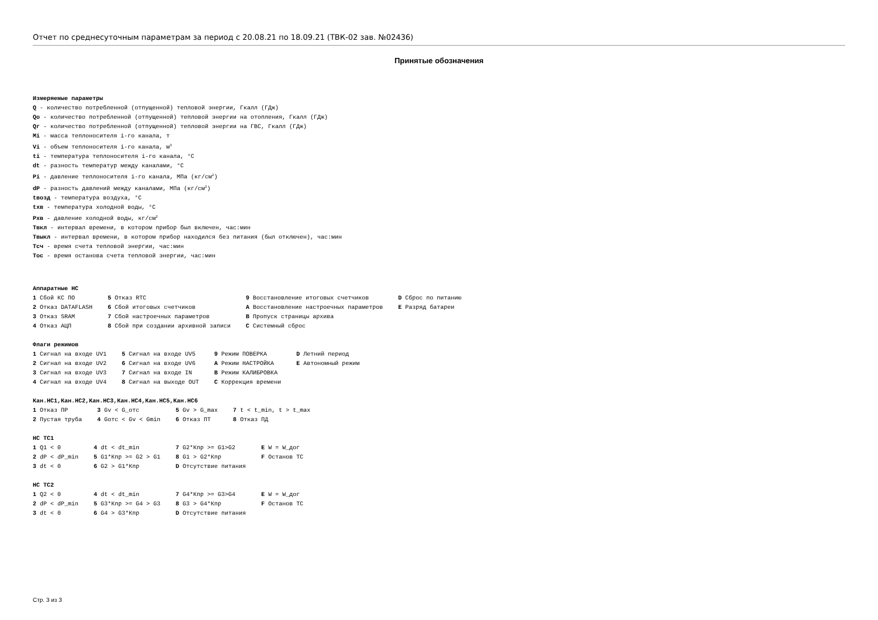Отчет по среднесуточным параметрам за период с 20.08.21 по 18.09.21 (ТВК-02 зав. №02436)
Принятые обозначения
Измеряемые параметры
Q - количество потребленной (отпущенной) тепловой энергии, Гкалл (ГДж)
Qо - количество потребленной (отпущенной) тепловой энергии на отопления, Гкалл (ГДж)
Qг - количество потребленной (отпущенной) тепловой энергии на ГВС, Гкалл (ГДж)
Mi - масса теплоносителя i-го канала, т
Vi - объем теплоносителя i-го канала, м<sup>3</sup>
ti - температура теплоносителя i-го канала, °C
dt - разность температур между каналами, °C
Pi - давление теплоносителя i-го канала, МПа (кг/см<sup>2</sup>)
dP - разность давлений между каналами, МПа (кг/см<sup>2</sup>)
tвозд - температура воздуха, °C
tхв - температура холодной воды, °C
Pхв - давление холодной воды, кг/см<sup>2</sup>
Tвкл - интервал времени, в котором прибор был включен, час:мин
Tвыкл - интервал времени, в котором прибор находился без питания (был отключен), час:мин
Tсч - время счета тепловой энергии, час:мин
Tос - время останова счета тепловой энергии, час:мин
Аппаратные НС
| 1 Сбой КС ПО | 5 Отказ RTC | 9 Восстановление итоговых счетчиков | D Сброс по питанию |
| 2 Отказ DATAFLASH | 6 Сбой итоговых счетчиков | A Восстановление настроечных параметров | E Разряд батареи |
| 3 Отказ SRAM | 7 Сбой настроечных параметров | B Пропуск страницы архива | |
| 4 Отказ АЦП | 8 Сбой при создании архивной записи | C Системный сброс | |
Флаги режимов
| 1 Сигнал на входе UV1 | 5 Сигнал на входе UV5 | 9 Режим ПОВЕРКА | D Летний период |
| 2 Сигнал на входе UV2 | 6 Сигнал на входе UV6 | A Режим НАСТРОЙКА | E Автономный режим |
| 3 Сигнал на входе UV3 | 7 Сигнал на входе IN | B Режим КАЛИБРОВКА | |
| 4 Сигнал на входе UV4 | 8 Сигнал на выходе OUT | C Коррекция времени | |
Кан.НС1,Кан.НС2,Кан.НС3,Кан.НС4,Кан.НС5,Кан.НС6
| 1 Отказ ПР | 3 Gv < G_отс | 5 Gv > G_max | 7 t < t_min, t > t_max |
| 2 Пустая труба | 4 Gотс < Gv < Gmin | 6 Отказ ПТ | 8 Отказ ПД |
НС ТС1
| 1 Q1 < 0 | 4 dt < dt_min | 7 G2*Кпр >= G1>G2 | E W = W_дог |
| 2 dP < dP_min | 5 G1*Кпр >= G2 > G1 | 8 G1 > G2*Кпр | F Останов ТС |
| 3 dt < 0 | 6 G2 > G1*Кпр | D Отсутствие питания | |
НС ТС2
| 1 Q2 < 0 | 4 dt < dt_min | 7 G4*Кпр >= G3>G4 | E W = W_дог |
| 2 dP < dP_min | 5 G3*Кпр >= G4 > G3 | 8 G3 > G4*Кпр | F Останов ТС |
| 3 dt < 0 | 6 G4 > G3*Кпр | D Отсутствие питания | |
Стр. 3 из 3